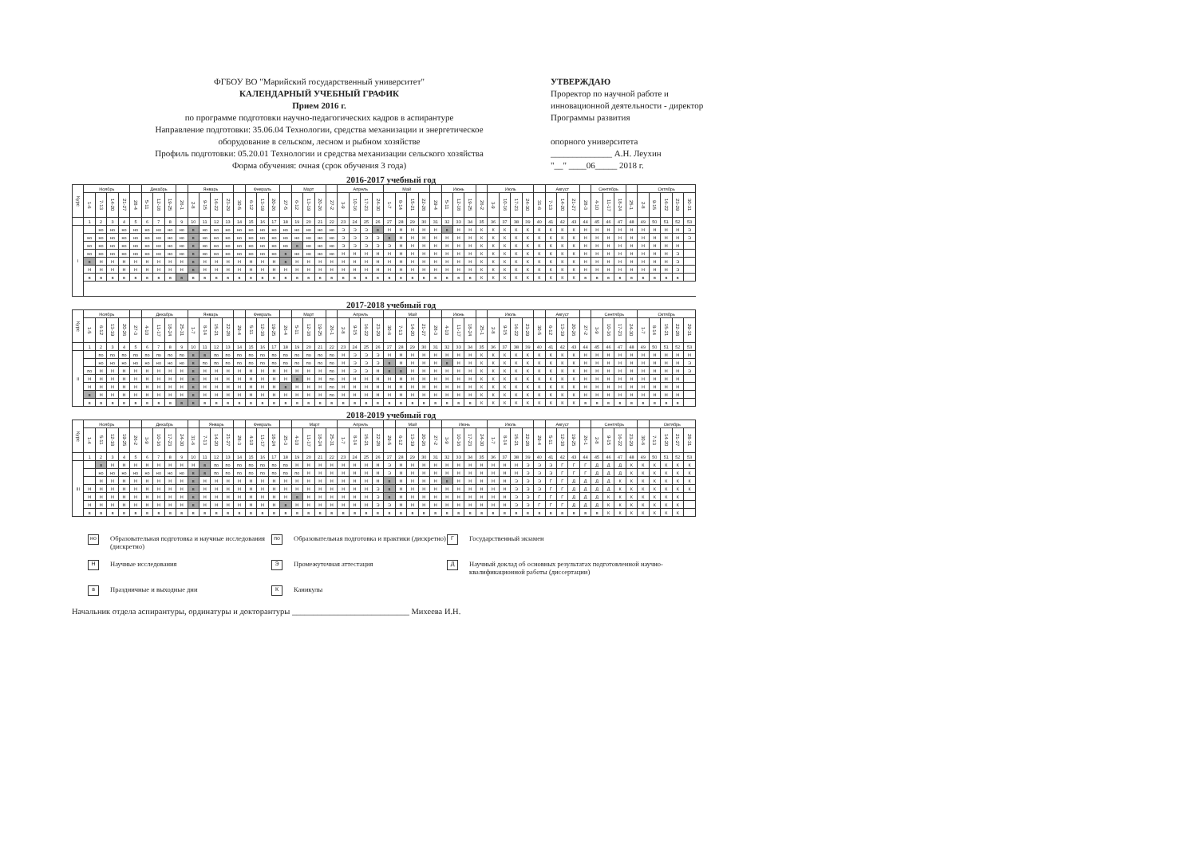ФГБОУ ВО "Марийский государственный университет"
КАЛЕНДАРНЫЙ УЧЕБНЫЙ ГРАФИК
Прием 2016 г.
по программе подготовки научно-педагогических кадров в аспирантуре
Направление подготовки: 35.06.04 Технологии, средства механизации и энергетическое
оборудование в сельском, лесном и рыбном хозяйстве
Профиль подготовки: 05.20.01 Технологии и средства механизации сельского хозяйства
Форма обучения: очная (срок обучения 3 года)
УТВЕРЖДАЮ
Проректор по научной работе и инновационной деятельности - директор Программы развития
опорного университета
______________ А.Н. Леухин
"__" ____06_____ 2018 г.
2016-2017 учебный год
| Курс | Ноябрь | | | | | Декабрь | | | | Январь | | | | | Февраль | | | | Март | | | | Апрель | | | | Май | | | | | Июнь | | | | Июль | | | | | Август | | | | Сентябрь | | | | Октябрь | | | | |
| --- | --- | --- | --- | --- | --- | --- | --- | --- | --- | --- | --- | --- | --- | --- | --- | --- | --- | --- | --- | --- | --- | --- | --- | --- | --- | --- | --- | --- | --- | --- | --- | --- | --- | --- | --- | --- | --- | --- | --- | --- | --- | --- | --- | --- | --- | --- | --- | --- | --- | --- | --- | --- | --- |
| | 1-6 | 7-13 | 14-20 | 21-27 | 28-4 | 5-11 | 12-18 | 19-25 | 26-1 | 2-8 | 9-15 | 16-22 | 23-29 | 30-5 | 6-12 | 13-19 | 20-26 | 27-5 | 6-12 | 13-19 | 20-26 | 27-2 | 3-9 | 10-16 | 17-23 | 24-30 | 1-7 | 8-14 | 15-21 | 22-28 | 29-4 | 5-11 | 12-18 | 19-25 | 26-2 | 3-9 | 10-16 | 17-23 | 24-30 | 31-6 | 7-13 | 14-20 | 21-27 | 28-3 | 4-10 | 11-17 | 18-24 | 25-1 | 2-8 | 9-15 | 16-22 | 23-29 | 30-31 |
| | 1 | 2 | 3 | 4 | 5 | 6 | 7 | 8 | 9 | 10 | 11 | 12 | 13 | 14 | 15 | 16 | 17 | 18 | 19 | 20 | 21 | 22 | 23 | 24 | 25 | 26 | 27 | 28 | 29 | 30 | 31 | 32 | 33 | 34 | 35 | 36 | 37 | 38 | 39 | 40 | 41 | 42 | 43 | 44 | 45 | 46 | 47 | 48 | 49 | 50 | 51 | 52 | 53 |
| I | | но | но | но | но | но | но | но | но | в | но | но | но | но | но | но | но | но | но | но | но | но | Э | Э | Э | в | Н | Н | Н | Н | Н | в | Н | Н | К | К | К | К | К | К | К | К | К | Н | Н | Н | Н | Н | Н | Н | Н | Н | Э |
| | но | но | но | но | но | но | но | но | но | в | но | но | но | но | но | но | но | но | но | но | но | но | Э | Э | Э | Э | в | Н | Н | Н | Н | Н | Н | Н | К | К | К | К | К | К | К | К | К | Н | Н | Н | Н | Н | Н | Н | Н | Н | Э |
| | но | но | но | но | но | но | но | но | но | в | но | но | но | но | но | но | но | но | в | но | но | но | Э | Э | Э | Э | Э | Н | Н | Н | Н | Н | Н | Н | К | К | К | К | К | К | К | К | К | Н | Н | Н | Н | Н | Н | Н | Н | Н | |
| | но | но | но | но | но | но | но | но | но | в | но | но | но | но | но | но | но | в | но | но | но | но | Н | Н | Н | Н | Н | Н | Н | Н | Н | Н | Н | Н | К | К | К | К | К | К | К | К | К | Н | Н | Н | Н | Н | Н | Н | Н | Э | |
| | в | Н | Н | Н | Н | Н | Н | Н | Н | в | Н | Н | Н | Н | Н | Н | Н | в | Н | Н | Н | Н | Н | Н | Н | Н | Н | Н | Н | Н | Н | Н | Н | Н | К | К | К | К | К | К | К | К | К | Н | Н | Н | Н | Н | Н | Н | Н | Э | |
| | Н | Н | Н | Н | Н | Н | Н | Н | Н | в | Н | Н | Н | Н | Н | Н | Н | Н | Н | Н | Н | Н | Н | Н | Н | Н | Н | Н | Н | Н | Н | Н | Н | Н | К | К | К | К | К | К | К | К | К | Н | Н | Н | Н | Н | Н | Н | Н | Э | |
| | в | в | в | в | в | в | в | в | в | в | в | в | в | в | в | в | в | в | в | в | в | в | в | в | в | в | в | в | в | в | в | в | в | в | К | К | К | К | К | К | К | К | К | в | в | в | в | в | в | в | в | в | |
2017-2018 учебный год
| Курс | Ноябрь | | | | | Декабрь | | | | Январь | | | | | Февраль | | | | Март | | | | Апрель | | | | | Май | | | | Июнь | | | | Июль | | | | | Август | | | | Сентябрь | | | | Октябрь | | | | |
| --- | --- | --- | --- | --- | --- | --- | --- | --- | --- | --- | --- | --- | --- | --- | --- | --- | --- | --- | --- | --- | --- | --- | --- | --- | --- | --- | --- | --- | --- | --- | --- | --- | --- | --- | --- | --- | --- | --- | --- | --- | --- | --- | --- | --- | --- | --- | --- | --- | --- | --- | --- | --- | --- |
| | 1-5 | 6-12 | 13-19 | 20-26 | 27-3 | 4-10 | 11-17 | 18-24 | 25-31 | 1-7 | 8-14 | 15-21 | 22-28 | 29-4 | 5-11 | 12-18 | 19-25 | 26-4 | 5-11 | 12-18 | 19-25 | 26-1 | 2-8 | 9-15 | 16-22 | 23-29 | 30-6 | 7-13 | 14-20 | 21-27 | 28-3 | 4-10 | 11-17 | 18-24 | 25-1 | 2-8 | 9-15 | 16-22 | 23-29 | 30-5 | 6-12 | 13-19 | 20-26 | 27-2 | 3-9 | 10-16 | 17-23 | 24-30 | 1-7 | 8-14 | 15-21 | 22-28 | 29-31 |
| | 1 | 2 | 3 | 4 | 5 | 6 | 7 | 8 | 9 | 10 | 11 | 12 | 13 | 14 | 15 | 16 | 17 | 18 | 19 | 20 | 21 | 22 | 23 | 24 | 25 | 26 | 27 | 28 | 29 | 30 | 31 | 32 | 33 | 34 | 35 | 36 | 37 | 38 | 39 | 40 | 41 | 42 | 43 | 44 | 45 | 46 | 47 | 48 | 49 | 50 | 51 | 52 | 53 |
| II | | по | по | по | по | по | по | по | по | в | в | по | по | по | по | по | по | по | по | по | по | по | Н | Э | Э | Э | Н | Н | Н | Н | Н | Н | Н | Н | К | К | К | К | К | К | К | К | К | Н | Н | Н | Н | Н | Н | Н | Н | Н | Н |
| | | но | но | но | но | но | но | но | но | в | по | по | по | по | по | по | по | по | по | по | по | по | Н | Э | Э | Э | в | Н | Н | Н | Н | в | Н | Н | К | К | К | К | К | К | К | К | К | Н | Н | Н | Н | Н | Н | Н | Н | Н | Э |
| | по | Н | Н | Н | Н | Н | Н | Н | Н | в | Н | Н | Н | Н | Н | Н | Н | Н | Н | Н | Н | по | Н | Э | Э | Н | в | в | Н | Н | Н | Н | Н | Н | К | К | К | К | К | К | К | К | К | Н | Н | Н | Н | Н | Н | Н | Н | Н | Э |
| | Н | Н | Н | Н | Н | Н | Н | Н | Н | в | Н | Н | Н | Н | Н | Н | Н | Н | в | Н | Н | по | Н | Н | Н | Н | Н | Н | Н | Н | Н | Н | Н | Н | К | К | К | К | К | К | К | К | К | Н | Н | Н | Н | Н | Н | Н | Н | Н | |
| | Н | Н | Н | Н | Н | Н | Н | Н | Н | в | Н | Н | Н | Н | Н | Н | Н | в | Н | Н | Н | по | Н | Н | Н | Н | Н | Н | Н | Н | Н | Н | Н | Н | К | К | К | К | К | К | К | К | К | Н | Н | Н | Н | Н | Н | Н | Н | Н | |
| | в | Н | Н | Н | Н | Н | Н | Н | Н | в | Н | Н | Н | Н | Н | Н | Н | Н | Н | Н | Н | по | Н | Н | Н | Н | Н | Н | Н | Н | Н | Н | Н | Н | К | К | К | К | К | К | К | К | К | Н | Н | Н | Н | Н | Н | Н | Н | Н | |
| | в | в | в | в | в | в | в | в | в | в | в | в | в | в | в | в | в | в | в | в | в | в | в | в | в | в | в | в | в | в | в | в | в | в | К | К | К | К | К | К | К | К | К | в | в | в | в | в | в | в | в | в | |
2018-2019 учебный год
| Курс | Ноябрь | | | | | Декабрь | | | | | Январь | | | | Февраль | | | | Март | | | | Апрель | | | | | Май | | | | Июнь | | | | Июль | | | | | Август | | | | Сентябрь | | | | | Октябрь | | | |
| --- | --- | --- | --- | --- | --- | --- | --- | --- | --- | --- | --- | --- | --- | --- | --- | --- | --- | --- | --- | --- | --- | --- | --- | --- | --- | --- | --- | --- | --- | --- | --- | --- | --- | --- | --- | --- | --- | --- | --- | --- | --- | --- | --- | --- | --- | --- | --- | --- | --- | --- | --- | --- | --- |
| | 1-4 | 5-11 | 12-18 | 19-25 | 26-2 | 3-9 | 10-16 | 17-23 | 24-30 | 31-6 | 7-13 | 14-20 | 21-27 | 28-3 | 4-10 | 11-17 | 18-24 | 25-3 | 4-10 | 11-17 | 18-24 | 25-31 | 1-7 | 8-14 | 15-21 | 22-28 | 29-5 | 6-12 | 13-19 | 20-26 | 27-2 | 3-9 | 10-16 | 17-23 | 24-30 | 1-7 | 8-14 | 15-21 | 22-28 | 29-4 | 5-11 | 12-18 | 19-25 | 26-1 | 2-8 | 9-15 | 16-22 | 23-29 | 30-6 | 7-13 | 14-20 | 21-27 | 28-31 |
| | 1 | 2 | 3 | 4 | 5 | 6 | 7 | 8 | 9 | 10 | 11 | 12 | 13 | 14 | 15 | 16 | 17 | 18 | 19 | 20 | 21 | 22 | 23 | 24 | 25 | 26 | 27 | 28 | 29 | 30 | 31 | 32 | 33 | 34 | 35 | 36 | 37 | 38 | 39 | 40 | 41 | 42 | 43 | 44 | 45 | 46 | 47 | 48 | 49 | 50 | 51 | 52 | 53 |
| III | | в | Н | Н | Н | Н | Н | Н | Н | Н | в | по | по | по | по | по | по | по | Н | Н | Н | Н | Н | Н | Н | Н | Э | Н | Н | Н | Н | Н | Н | Н | Н | Н | Н | Н | Э | Э | Э | Г | Г | Г | Д | Д | Д | К | К | К | К | К | К |
| | | но | но | но | но | но | но | но | но | в | в | по | по | по | по | по | по | по | по | Н | Н | Н | Н | Н | Н | Н | Э | Н | Н | Н | Н | Н | Н | Н | Н | Н | Н | Н | Э | Э | Э | Г | Г | Г | Д | Д | Д | К | К | К | К | К | К |
| | | Н | Н | Н | Н | Н | Н | Н | Н | в | Н | Н | Н | Н | Н | Н | Н | Н | Н | Н | Н | Н | Н | Н | Н | Н | в | Н | Н | Н | Н | в | Н | Н | Н | Н | Н | Э | Э | Э | Г | Г | Д | Д | Д | Д | К | К | К | К | К | К | К |
| | Н | Н | Н | Н | Н | Н | Н | Н | Н | в | Н | Н | Н | Н | Н | Н | Н | Н | Н | Н | Н | Н | Н | Н | Н | Э | в | Н | Н | Н | Н | Н | Н | Н | Н | Н | Н | Э | Э | Э | Г | Г | Д | Д | Д | Д | К | К | К | К | К | К | К |
| | Н | Н | Н | Н | Н | Н | Н | Н | Н | в | Н | Н | Н | Н | Н | Н | Н | Н | в | Н | Н | Н | Н | Н | Н | Э | в | Н | Н | Н | Н | Н | Н | Н | Н | Н | Н | Э | Э | Г | Г | Г | Д | Д | Д | К | К | К | К | К | К | К | |
| | Н | Н | Н | Н | Н | Н | Н | Н | Н | в | Н | Н | Н | Н | Н | Н | Н | в | Н | Н | Н | Н | Н | Н | Н | Э | Э | Н | Н | Н | Н | Н | Н | Н | Н | Н | Н | Э | Э | Г | Г | Г | Д | Д | Д | К | К | К | К | К | К | К | |
| | в | в | в | в | в | в | в | в | в | в | в | в | в | в | в | в | в | в | в | в | в | в | в | в | в | в | в | в | в | в | в | в | в | в | в | в | в | в | в | в | в | в | в | в | в | К | К | К | К | К | К | К | |
но Образовательная подготовка и научные исследования (дискретно)
по Образовательная подготовка и практики (дискретно)
Г Государственный экзамен
Н Научные исследования
Э Промежуточная аттестация
Д Научный доклад об основных результатах подготовленной научно-квалификационной работы (диссертации)
в Праздничные и выходные дни
К Каникулы
Начальник отдела аспирантуры, ординатуры и докторантуры ____________________________ Михеева И.Н.